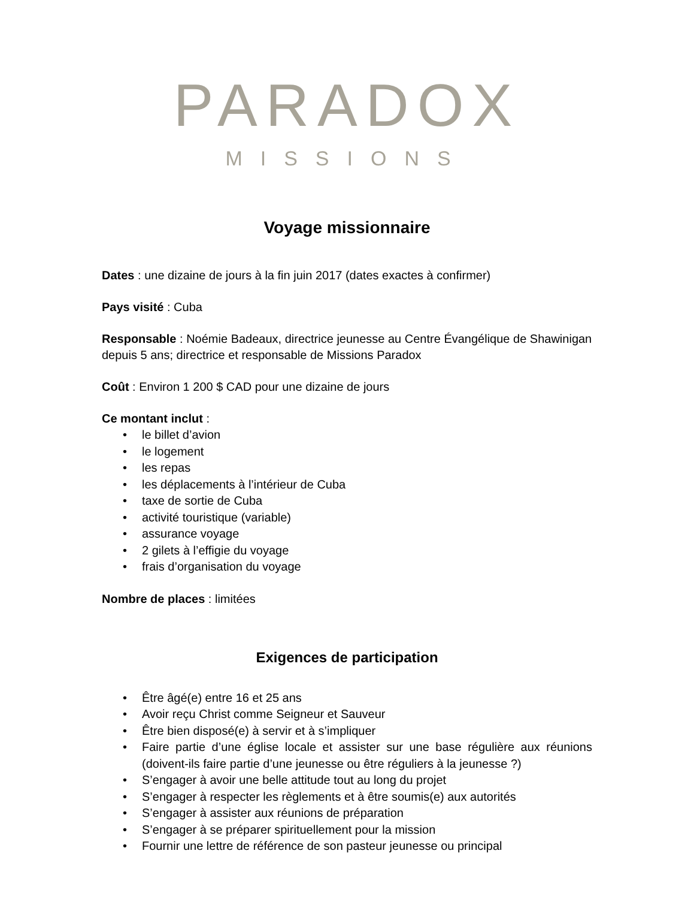PARADOX
MISSIONS
Voyage missionnaire
Dates : une dizaine de jours à la fin juin 2017 (dates exactes à confirmer)
Pays visité : Cuba
Responsable : Noémie Badeaux, directrice jeunesse au Centre Évangélique de Shawinigan depuis 5 ans; directrice et responsable de Missions Paradox
Coût : Environ 1 200 $ CAD pour une dizaine de jours
Ce montant inclut :
• le billet d’avion
• le logement
• les repas
• les déplacements à l’intérieur de Cuba
• taxe de sortie de Cuba
• activité touristique (variable)
• assurance voyage
• 2 gilets à l’effigie du voyage
• frais d’organisation du voyage
Nombre de places : limitées
Exigences de participation
• Être âgé(e) entre 16 et 25 ans
• Avoir reçu Christ comme Seigneur et Sauveur
• Être bien disposé(e) à servir et à s’impliquer
• Faire partie d’une église locale et assister sur une base régulière aux réunions (doivent-ils faire partie d’une jeunesse ou être réguliers à la jeunesse ?)
• S’engager à avoir une belle attitude tout au long du projet
• S’engager à respecter les règlements et à être soumis(e) aux autorités
• S’engager à assister aux réunions de préparation
• S’engager à se préparer spirituellement pour la mission
• Fournir une lettre de référence de son pasteur jeunesse ou principal